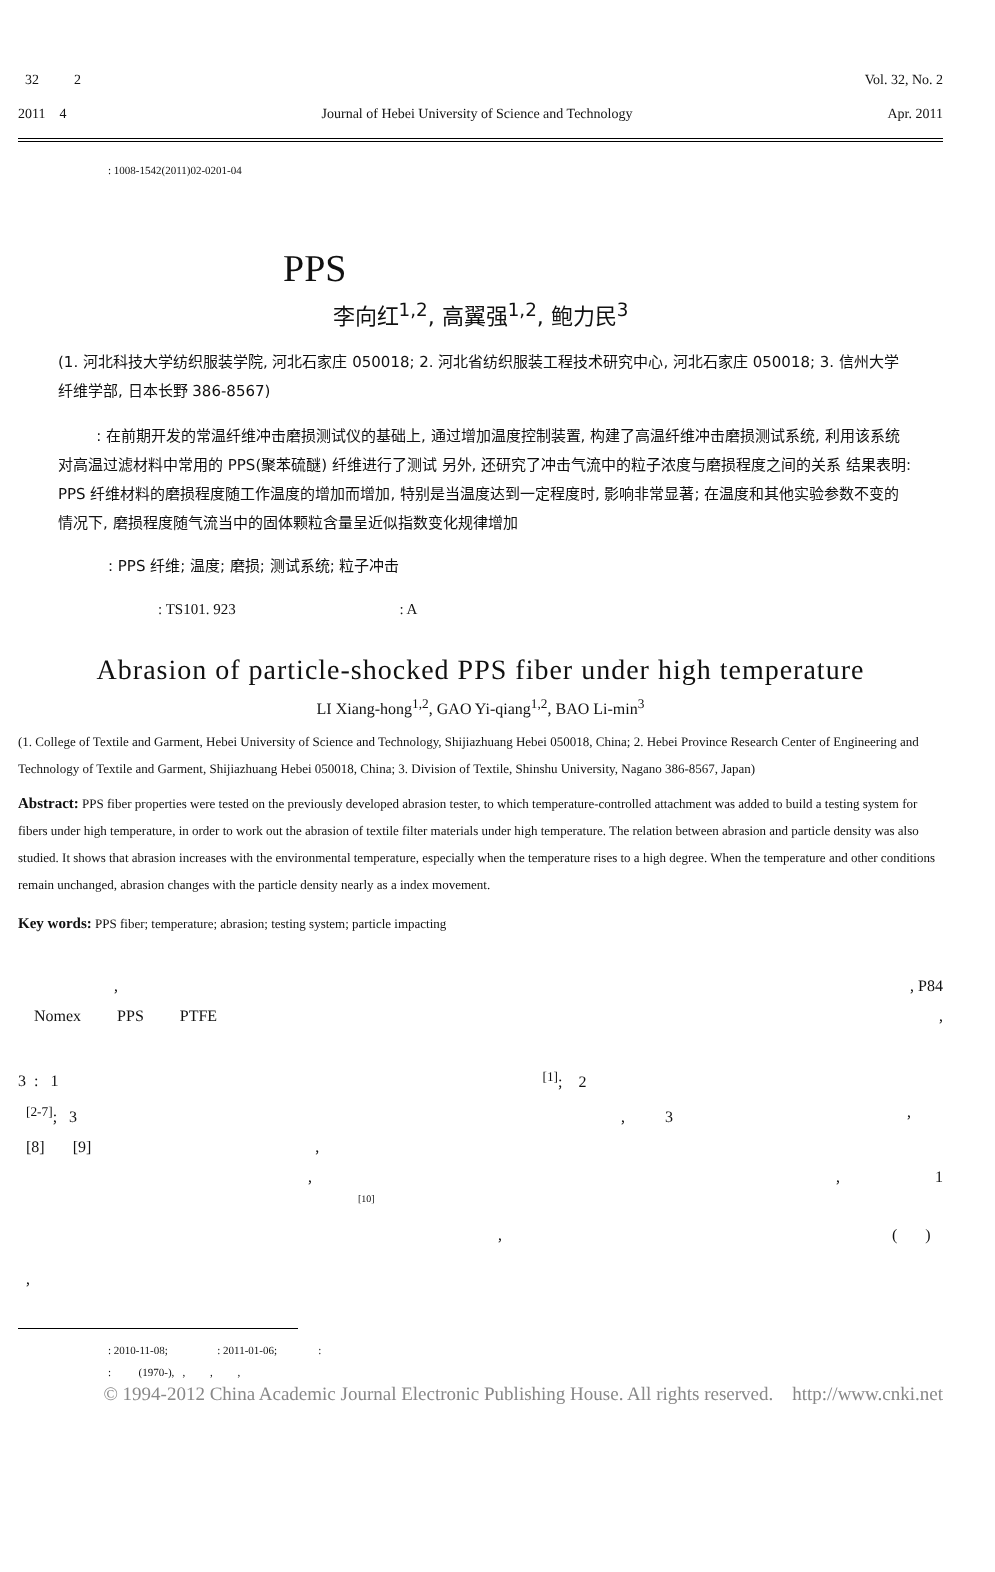32 2 Vol. 32, No. 2
2011 4 Journal of Hebei University of Science and Technology Apr. 2011
: 1008-1542(2011)02-0201-04
PPS
李向红<sup>1,2</sup>, 高翼强<sup>1,2</sup>, 鲍力民<sup>3</sup>
(1. 河北科技大学纺织服装学院, 河北石家庄 050018; 2. 河北省纺织服装工程技术研究中心, 河北石家庄 050018; 3. 信州大学纤维学部, 日本长野 386-8567)
: 在前期开发的常温纤维冲击磨损测试仪的基础上, 通过增加温度控制装置, 构建了高温纤维冲击磨损测试系统, 利用该系统对高温过滤材料中常用的 PPS(聚苯硫醚) 纤维进行了测试 另外, 还研究了冲击气流中的粒子浓度与磨损程度之间的关系 结果表明: PPS 纤维材料的磨损程度随工作温度的增加而增加, 特别是当温度达到一定程度时, 影响非常显著; 在温度和其他实验参数不变的情况下, 磨损程度随气流当中的固体颗粒含量呈近似指数变化规律增加
: PPS 纤维; 温度; 磨损; 测试系统; 粒子冲击
: TS101. 923 : A
Abrasion of particle-shocked PPS fiber under high temperature
LI Xiang-hong<sup>1,2</sup>, GAO Yi-qiang<sup>1,2</sup>, BAO Li-min<sup>3</sup>
(1. College of Textile and Garment, Hebei University of Science and Technology, Shijiazhuang Hebei 050018, China; 2. Hebei Province Research Center of Engineering and Technology of Textile and Garment, Shijiazhuang Hebei 050018, China; 3. Division of Textile, Shinshu University, Nagano 386-8567, Japan)
Abstract: PPS fiber properties were tested on the previously developed abrasion tester, to which temperature-controlled attachment was added to build a testing system for fibers under high temperature, in order to work out the abrasion of textile filter materials under high temperature. The relation between abrasion and particle density was also studied. It shows that abrasion increases with the environmental temperature, especially when the temperature rises to a high degree. When the temperature and other conditions remain unchanged, abrasion changes with the particle density nearly as a index movement.
Key words: PPS fiber; temperature; abrasion; testing system; particle impacting
, , P84
Nomex PPS PTFE ,
3 : 1 <sup>[1]</sup>; 2
<sup>[2-7]</sup>; 3 , 3,
[8] [9] ,
, , 1
[10]
, ( )
,
: 2010-11-08; : 2011-01-06; :
: (1970-), , , ,
© 1994-2012 China Academic Journal Electronic Publishing House. All rights reserved. http://www.cnki.net